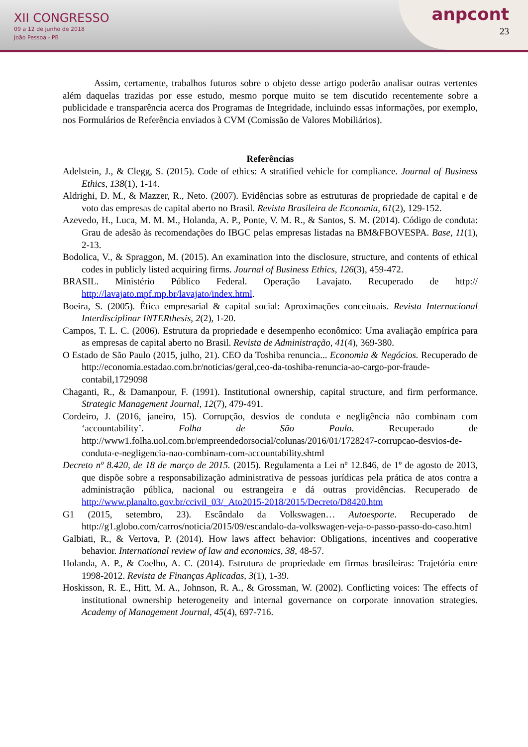XII CONGRESSO
09 a 12 de junho de 2018
João Pessoa - PB
anpcont
23
Assim, certamente, trabalhos futuros sobre o objeto desse artigo poderão analisar outras vertentes além daquelas trazidas por esse estudo, mesmo porque muito se tem discutido recentemente sobre a publicidade e transparência acerca dos Programas de Integridade, incluindo essas informações, por exemplo, nos Formulários de Referência enviados à CVM (Comissão de Valores Mobiliários).
Referências
Adelstein, J., & Clegg, S. (2015). Code of ethics: A stratified vehicle for compliance. Journal of Business Ethics, 138(1), 1-14.
Aldrighi, D. M., & Mazzer, R., Neto. (2007). Evidências sobre as estruturas de propriedade de capital e de voto das empresas de capital aberto no Brasil. Revista Brasileira de Economia, 61(2), 129-152.
Azevedo, H., Luca, M. M. M., Holanda, A. P., Ponte, V. M. R., & Santos, S. M. (2014). Código de conduta: Grau de adesão às recomendações do IBGC pelas empresas listadas na BM&FBOVESPA. Base, 11(1), 2-13.
Bodolica, V., & Spraggon, M. (2015). An examination into the disclosure, structure, and contents of ethical codes in publicly listed acquiring firms. Journal of Business Ethics, 126(3), 459-472.
BRASIL. Ministério Público Federal. Operação Lavajato. Recuperado de http:// http://lavajato.mpf.mp.br/lavajato/index.html.
Boeira, S. (2005). Ética empresarial & capital social: Aproximações conceituais. Revista Internacional Interdisciplinar INTERthesis, 2(2), 1-20.
Campos, T. L. C. (2006). Estrutura da propriedade e desempenho econômico: Uma avaliação empírica para as empresas de capital aberto no Brasil. Revista de Administração, 41(4), 369-380.
O Estado de São Paulo (2015, julho, 21). CEO da Toshiba renuncia... Economia & Negócios. Recuperado de http://economia.estadao.com.br/noticias/geral,ceo-da-toshiba-renuncia-ao-cargo-por-fraude-contabil,1729098
Chaganti, R., & Damanpour, F. (1991). Institutional ownership, capital structure, and firm performance. Strategic Management Journal, 12(7), 479-491.
Cordeiro, J. (2016, janeiro, 15). Corrupção, desvios de conduta e negligência não combinam com ‘accountability’. Folha de São Paulo. Recuperado de http://www1.folha.uol.com.br/empreendedorsocial/colunas/2016/01/1728247-corrupcao-desvios-de-conduta-e-negligencia-nao-combinam-com-accountability.shtml
Decreto nº 8.420, de 18 de março de 2015. (2015). Regulamenta a Lei nº 12.846, de 1º de agosto de 2013, que dispõe sobre a responsabilização administrativa de pessoas jurídicas pela prática de atos contra a administração pública, nacional ou estrangeira e dá outras providências. Recuperado de http://www.planalto.gov.br/ccivil_03/_Ato2015-2018/2015/Decreto/D8420.htm
G1 (2015, setembro, 23). Escândalo da Volkswagen… Autoesporte. Recuperado de http://g1.globo.com/carros/noticia/2015/09/escandalo-da-volkswagen-veja-o-passo-passo-do-caso.html
Galbiati, R., & Vertova, P. (2014). How laws affect behavior: Obligations, incentives and cooperative behavior. International review of law and economics, 38, 48-57.
Holanda, A. P., & Coelho, A. C. (2014). Estrutura de propriedade em firmas brasileiras: Trajetória entre 1998-2012. Revista de Finanças Aplicadas, 3(1), 1-39.
Hoskisson, R. E., Hitt, M. A., Johnson, R. A., & Grossman, W. (2002). Conflicting voices: The effects of institutional ownership heterogeneity and internal governance on corporate innovation strategies. Academy of Management Journal, 45(4), 697-716.